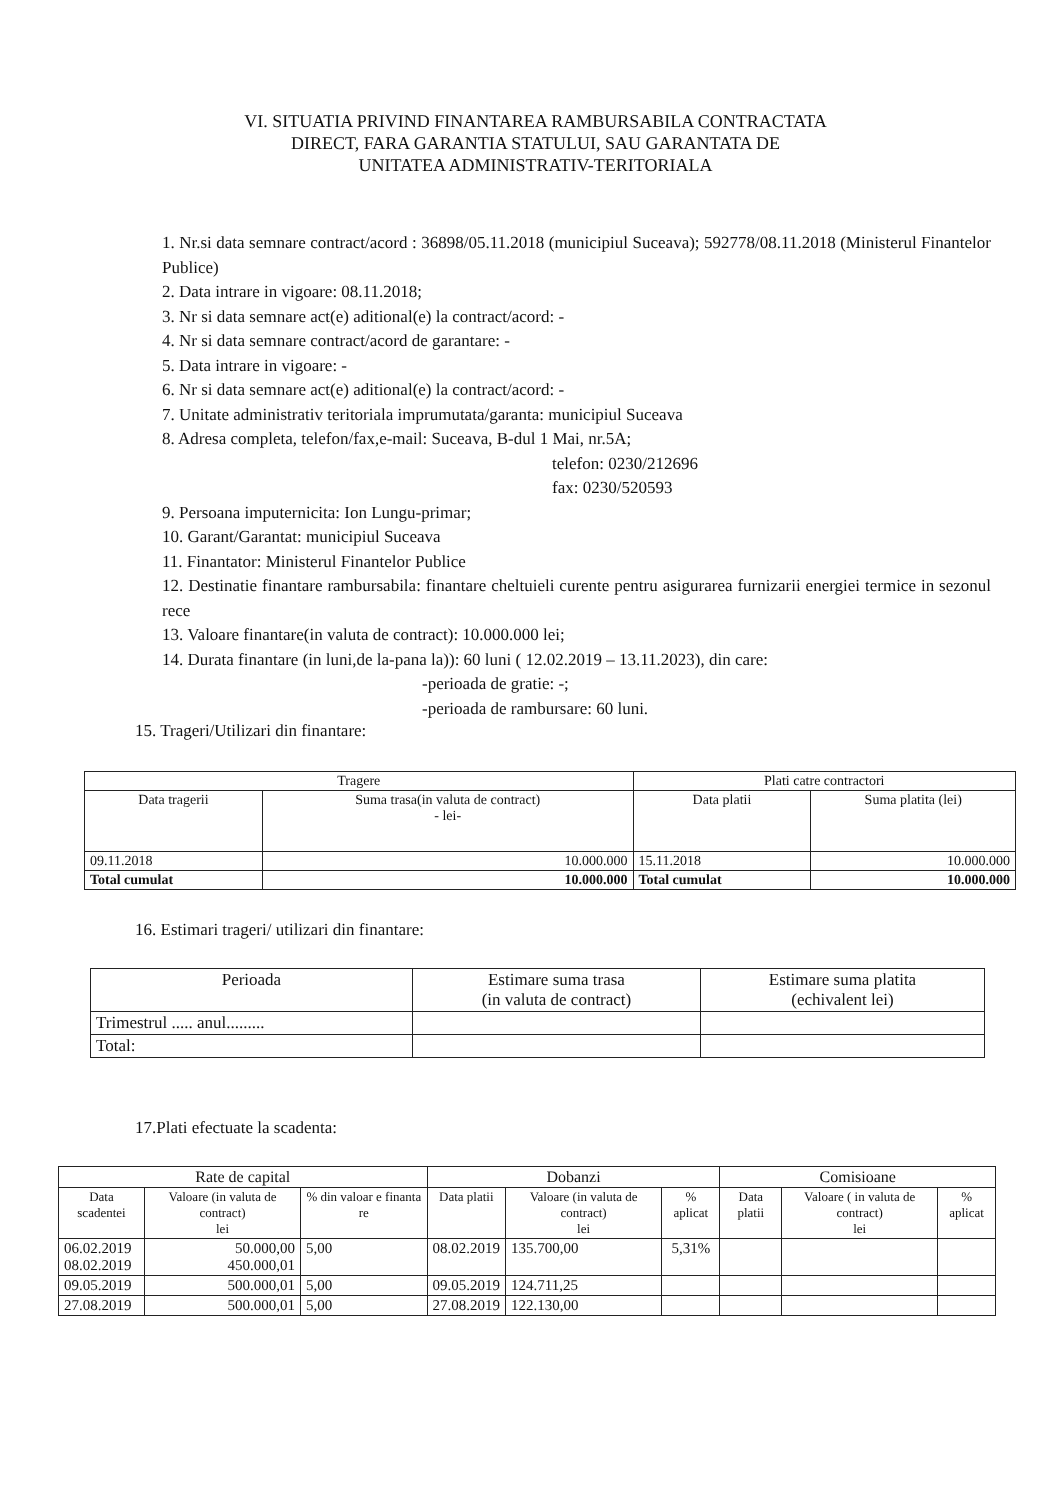VI. SITUATIA PRIVIND FINANTAREA RAMBURSABILA CONTRACTATA
DIRECT, FARA GARANTIA STATULUI, SAU GARANTATA DE
UNITATEA ADMINISTRATIV-TERITORIALA
1. Nr.si data semnare contract/acord : 36898/05.11.2018 (municipiul Suceava); 592778/08.11.2018 (Ministerul Finantelor Publice)
2. Data intrare in vigoare: 08.11.2018;
3. Nr si data semnare act(e) aditional(e) la contract/acord: -
4. Nr si data semnare contract/acord de garantare: -
5. Data intrare in vigoare: -
6. Nr si data semnare act(e) aditional(e) la contract/acord: -
7. Unitate administrativ teritoriala imprumutata/garanta: municipiul Suceava
8. Adresa completa, telefon/fax,e-mail: Suceava, B-dul 1 Mai, nr.5A;
telefon: 0230/212696
fax: 0230/520593
9. Persoana imputernicita: Ion Lungu-primar;
10. Garant/Garantat: municipiul Suceava
11. Finantator: Ministerul Finantelor Publice
12. Destinatie finantare rambursabila: finantare cheltuieli curente pentru asigurarea furnizarii energiei termice in sezonul rece
13. Valoare finantare(in valuta de contract): 10.000.000 lei;
14. Durata finantare (in luni,de la-pana la)): 60 luni ( 12.02.2019 – 13.11.2023), din care:
-perioada de gratie: -;
-perioada de rambursare: 60 luni.
15. Trageri/Utilizari din finantare:
| Tragere | | Plati catre contractori | |
| --- | --- | --- | --- |
| Data tragerii | Suma trasa(in valuta de contract) - lei- | Data platii | Suma platita (lei) |
| 09.11.2018 | 10.000.000 | 15.11.2018 | 10.000.000 |
| Total cumulat | 10.000.000 | Total cumulat | 10.000.000 |
16. Estimari trageri/ utilizari din finantare:
| Perioada | Estimare suma trasa (in valuta de contract) | Estimare suma platita (echivalent lei) |
| --- | --- | --- |
| Trimestrul ..... anul......... | | |
| Total: | | |
17.Plati efectuate la scadenta:
| Rate de capital | | | Dobanzi | | | Comisioane | | |
| --- | --- | --- | --- | --- | --- | --- | --- | --- |
| Data scadentei | Valoare (in valuta de contract) lei | % din valoar e finanta re | Data platii | Valoare (in valuta de contract) lei | % aplicat | Data platii | Valoare ( in valuta de contract) lei | % aplicat |
| 06.02.2019 08.02.2019 | 50.000,00 450.000,01 | 5,00 | 08.02.2019 | 135.700,00 | 5,31% | | | |
| 09.05.2019 | 500.000,01 | 5,00 | 09.05.2019 | 124.711,25 | | | | |
| 27.08.2019 | 500.000,01 | 5,00 | 27.08.2019 | 122.130,00 | | | | |